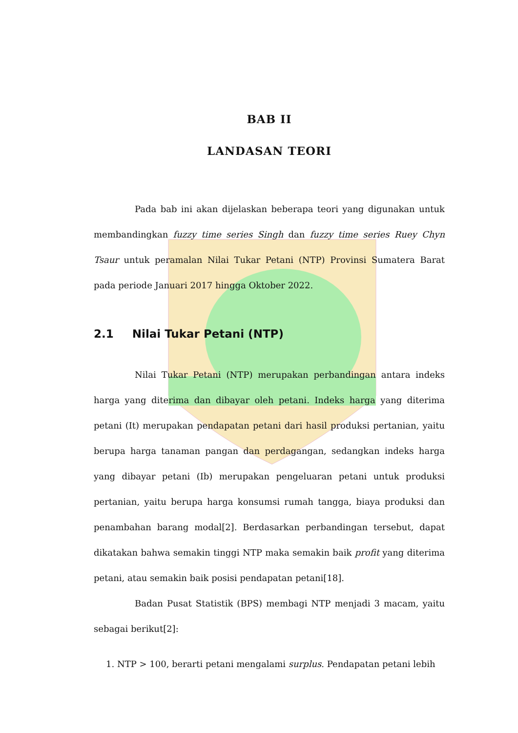BAB II
LANDASAN TEORI
Pada bab ini akan dijelaskan beberapa teori yang digunakan untuk membandingkan fuzzy time series Singh dan fuzzy time series Ruey Chyn Tsaur untuk peramalan Nilai Tukar Petani (NTP) Provinsi Sumatera Barat pada periode Januari 2017 hingga Oktober 2022.
2.1 Nilai Tukar Petani (NTP)
Nilai Tukar Petani (NTP) merupakan perbandingan antara indeks harga yang diterima dan dibayar oleh petani. Indeks harga yang diterima petani (It) merupakan pendapatan petani dari hasil produksi pertanian, yaitu berupa harga tanaman pangan dan perdagangan, sedangkan indeks harga yang dibayar petani (Ib) merupakan pengeluaran petani untuk produksi pertanian, yaitu berupa harga konsumsi rumah tangga, biaya produksi dan penambahan barang modal[2]. Berdasarkan perbandingan tersebut, dapat dikatakan bahwa semakin tinggi NTP maka semakin baik profit yang diterima petani, atau semakin baik posisi pendapatan petani[18].
Badan Pusat Statistik (BPS) membagi NTP menjadi 3 macam, yaitu sebagai berikut[2]:
1. NTP > 100, berarti petani mengalami surplus. Pendapatan petani lebih